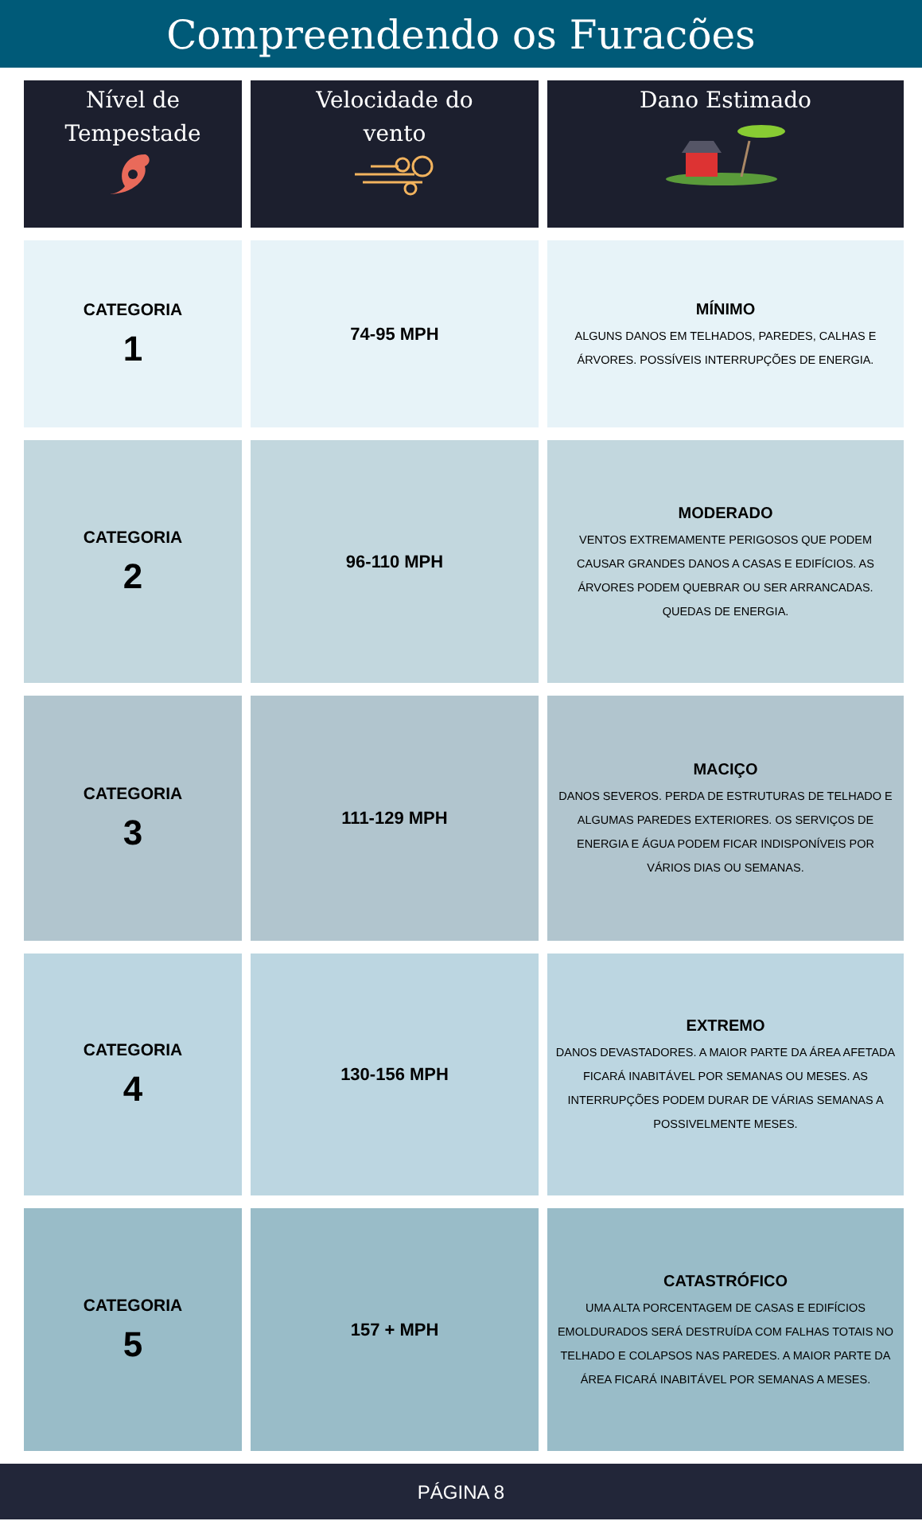Compreendendo os Furacões
| Nível de Tempestade | Velocidade do vento | Dano Estimado |
| --- | --- | --- |
| CATEGORIA 1 | 74-95 MPH | MÍNIMO ALGUNS DANOS EM TELHADOS, PAREDES, CALHAS E ÁRVORES. POSSÍVEIS INTERRUPÇÕES DE ENERGIA. |
| CATEGORIA 2 | 96-110 MPH | MODERADO VENTOS EXTREMAMENTE PERIGOSOS QUE PODEM CAUSAR GRANDES DANOS A CASAS E EDIFÍCIOS. AS ÁRVORES PODEM QUEBRAR OU SER ARRANCADAS. QUEDAS DE ENERGIA. |
| CATEGORIA 3 | 111-129 MPH | MACIÇO DANOS SEVEROS. PERDA DE ESTRUTURAS DE TELHADO E ALGUMAS PAREDES EXTERIORES. OS SERVIÇOS DE ENERGIA E ÁGUA PODEM FICAR INDISPONÍVEIS POR VÁRIOS DIAS OU SEMANAS. |
| CATEGORIA 4 | 130-156 MPH | EXTREMO DANOS DEVASTADORES. A MAIOR PARTE DA ÁREA AFETADA FICARÁ INABITÁVEL POR SEMANAS OU MESES. AS INTERRUPÇÕES PODEM DURAR DE VÁRIAS SEMANAS A POSSIVELMENTE MESES. |
| CATEGORIA 5 | 157 + MPH | CATASTRÓFICO UMA ALTA PORCENTAGEM DE CASAS E EDIFÍCIOS EMOLDURADOS SERÁ DESTRUÍDA COM FALHAS TOTAIS NO TELHADO E COLAPSOS NAS PAREDES. A MAIOR PARTE DA ÁREA FICARÁ INABITÁVEL POR SEMANAS A MESES. |
PÁGINA 8